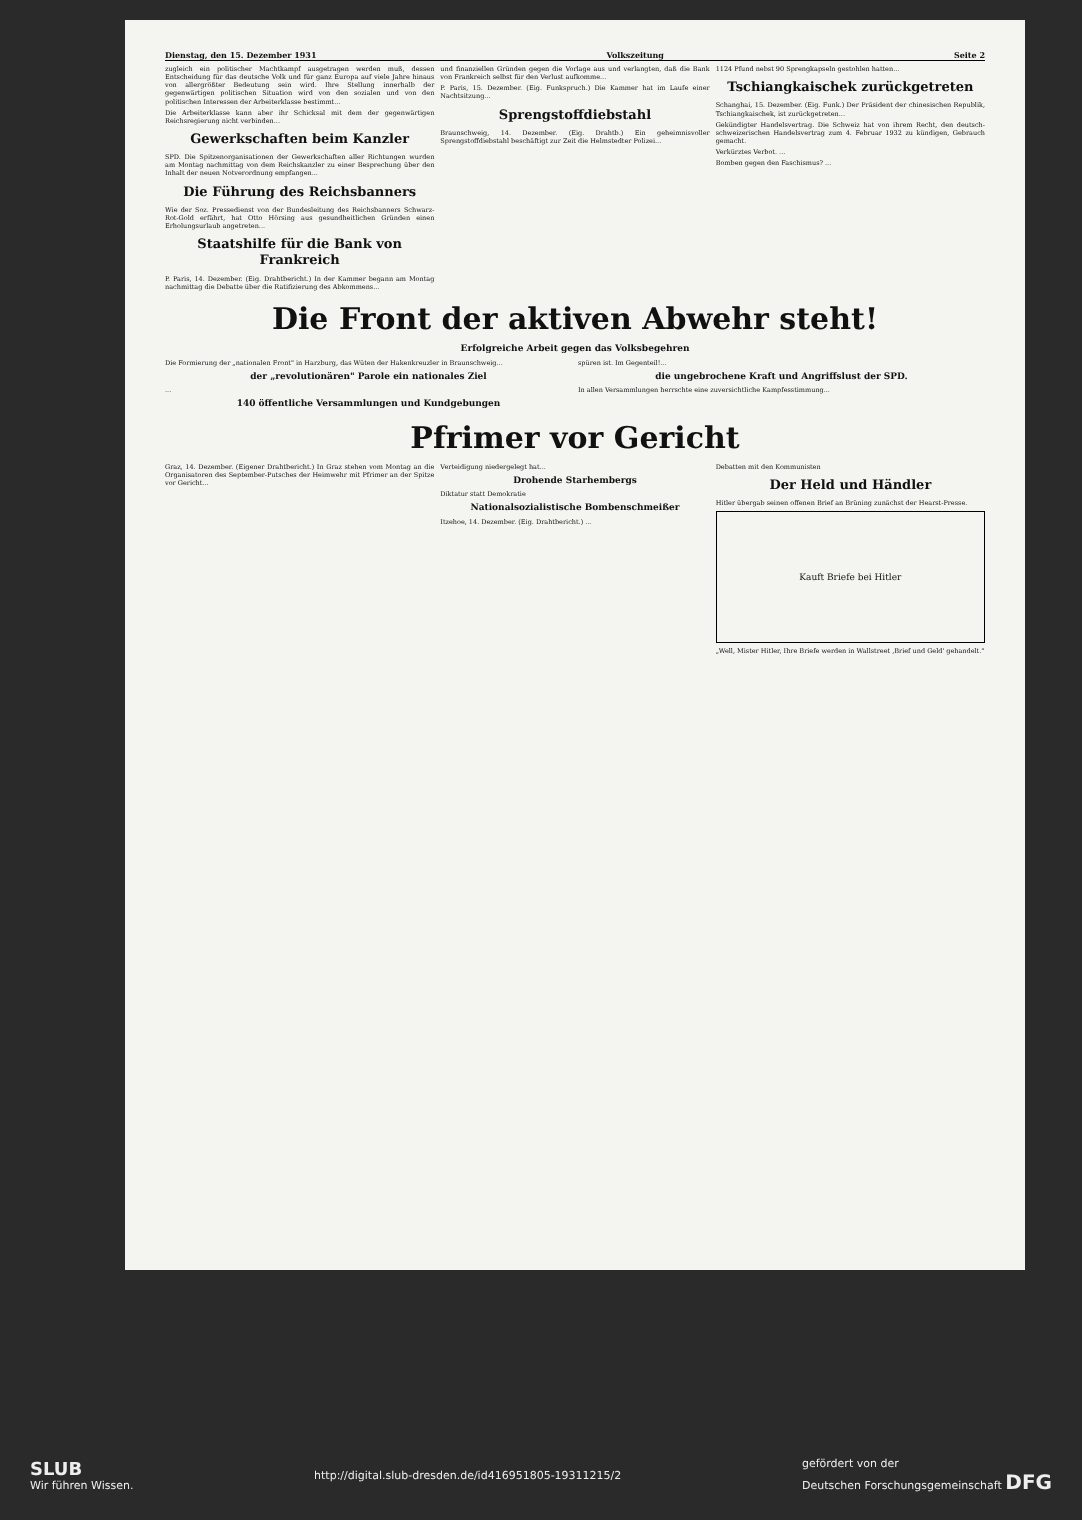Dienstag, den 15. Dezember 1931 Volkszeitung Seite 2
zugleich ein politischer Machtkampf ausgetragen werden muß, dessen Entscheidung für das deutsche Volk und für ganz Europa auf viele Jahre hinaus von allergrößter Bedeutung sein wird. Ihre Stellung innerhalb der gegenwärtigen politischen Situation wird von den sozialen und von den politischen Interessen der Arbeiterklasse bestimmt...
Die Arbeiterklasse kann aber ihr Schicksal mit dem der gegenwärtigen Reichsregierung nicht verbinden...
Gewerkschaften beim Kanzler
SPD. Die Spitzenorganisationen der Gewerkschaften aller Richtungen wurden am Montag nachmittag von dem Reichskanzler zu einer Besprechung über den Inhalt der neuen Notverordnung empfangen...
Die Führung des Reichsbanners
Wie der Soz. Pressedienst von der Bundesleitung des Reichsbanners Schwarz-Rot-Gold erfährt, hat Otto Hörsing aus gesundheitlichen Gründen einen Erholungsurlaub angetreten...
Staatshilfe für die Bank von Frankreich
P. Paris, 14. Dezember. (Eig. Drahtbericht.) In der Kammer begann am Montag nachmittag die Debatte über die Ratifizierung des Abkommens...
und finanziellen Gründen gegen die Vorlage aus und verlangten, daß die Bank von Frankreich selbst für den Verlust aufkomme...
P. Paris, 15. Dezember. (Eig. Funkspruch.) Die Kammer hat im Laufe einer Nachtsitzung...
Sprengstoffdiebstahl
Braunschweig, 14. Dezember. (Eig. Drahtb.) Ein geheimnisvoller Sprengstoffdiebstahl beschäftigt zur Zeit die Helmstedter Polizei...
1124 Pfund nebst 90 Sprengkapseln gestohlen hatten...
Tschiangkaischek zurückgetreten
Schanghai, 15. Dezember. (Eig. Funk.) Der Präsident der chinesischen Republik, Tschiangkaischek, ist zurückgetreten...
Gekündigter Handelsvertrag. Die Schweiz hat von ihrem Recht, den deutsch-schweizerischen Handelsvertrag zum 4. Februar 1932 zu kündigen, Gebrauch gemacht.
Verkürztes Verbot. ...
Bomben gegen den Faschismus? ...
Die Front der aktiven Abwehr steht!
Erfolgreiche Arbeit gegen das Volksbegehren
Die Formierung der „nationalen Front" in Harzburg, das Wüten der Hakenkreuzler in Braunschweig...
der „revolutionären" Parole ein nationales Ziel
...
140 öffentliche Versammlungen und Kundgebungen
spüren ist. Im Gegenteil!...
die ungebrochene Kraft und Angriffslust der SPD.
In allen Versammlungen herrschte eine zuversichtliche Kampfesstimmung...
Pfrimer vor Gericht
Graz, 14. Dezember. (Eigener Drahtbericht.) In Graz stehen vom Montag an die Organisatoren des September-Putsches der Heimwehr mit Pfrimer an der Spitze vor Gericht...
Verteidigung niedergelegt hat...
Drohende Starhembergs
Diktatur statt Demokratie
Nationalsozialistische Bombenschmeißer
Itzehoe, 14. Dezember. (Eig. Drahtbericht.) ...
Debatten mit den Kommunisten
Der Held und Händler
Hitler übergab seinen offenen Brief an Brüning zunächst der Hearst-Presse.
Kauft Briefe bei Hitler
„Well, Mister Hitler, Ihre Briefe werden in Wallstreet ‚Brief und Geld' gehandelt."
SLUB
Wir führen Wissen. http://digital.slub-dresden.de/id416951805-19311215/2 gefördert von der
Deutschen Forschungsgemeinschaft DFG